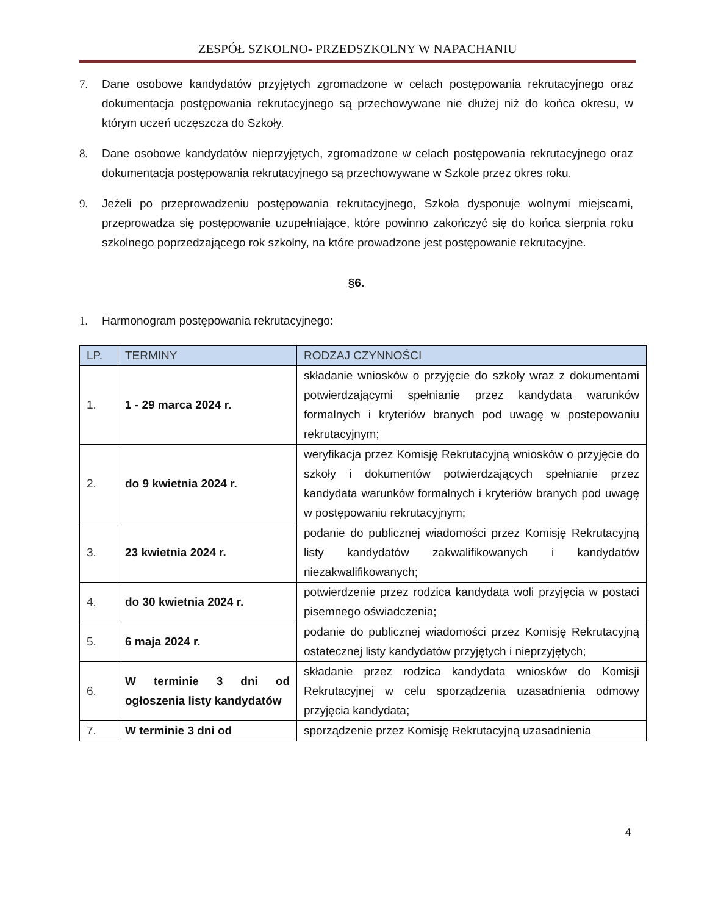ZESPÓŁ SZKOLNO- PRZEDSZKOLNY W NAPACHANIU
7. Dane osobowe kandydatów przyjętych zgromadzone w celach postępowania rekrutacyjnego oraz dokumentacja postępowania rekrutacyjnego są przechowywane nie dłużej niż do końca okresu, w którym uczeń uczęszcza do Szkoły.
8. Dane osobowe kandydatów nieprzyjętych, zgromadzone w celach postępowania rekrutacyjnego oraz dokumentacja postępowania rekrutacyjnego są przechowywane w Szkole przez okres roku.
9. Jeżeli po przeprowadzeniu postępowania rekrutacyjnego, Szkoła dysponuje wolnymi miejscami, przeprowadza się postępowanie uzupełniające, które powinno zakończyć się do końca sierpnia roku szkolnego poprzedzającego rok szkolny, na które prowadzone jest postępowanie rekrutacyjne.
§6.
1. Harmonogram postępowania rekrutacyjnego:
| LP. | TERMINY | RODZAJ CZYNNOŚCI |
| --- | --- | --- |
| 1. | 1 - 29 marca 2024 r. | składanie wniosków o przyjęcie do szkoły wraz z dokumentami potwierdzającymi spełnianie przez kandydata warunków formalnych i kryteriów branych pod uwagę w postepowaniu rekrutacyjnym; |
| 2. | do 9 kwietnia 2024 r. | weryfikacja przez Komisję Rekrutacyjną wniosków o przyjęcie do szkoły i dokumentów potwierdzających spełnianie przez kandydata warunków formalnych i kryteriów branych pod uwagę w postępowaniu rekrutacyjnym; |
| 3. | 23 kwietnia 2024 r. | podanie do publicznej wiadomości przez Komisję Rekrutacyjną listy kandydatów zakwalifikowanych i kandydatów niezakwalifikowanych; |
| 4. | do 30 kwietnia 2024 r. | potwierdzenie przez rodzica kandydata woli przyjęcia w postaci pisemnego oświadczenia; |
| 5. | 6 maja 2024 r. | podanie do publicznej wiadomości przez Komisję Rekrutacyjną ostatecznej listy kandydatów przyjętych i nieprzyjętych; |
| 6. | W terminie 3 dni od ogłoszenia listy kandydatów | składanie przez rodzica kandydata wniosków do Komisji Rekrutacyjnej w celu sporządzenia uzasadnienia odmowy przyjęcia kandydata; |
| 7. | W terminie 3 dni od | sporządzenie przez Komisję Rekrutacyjną uzasadnienia |
4